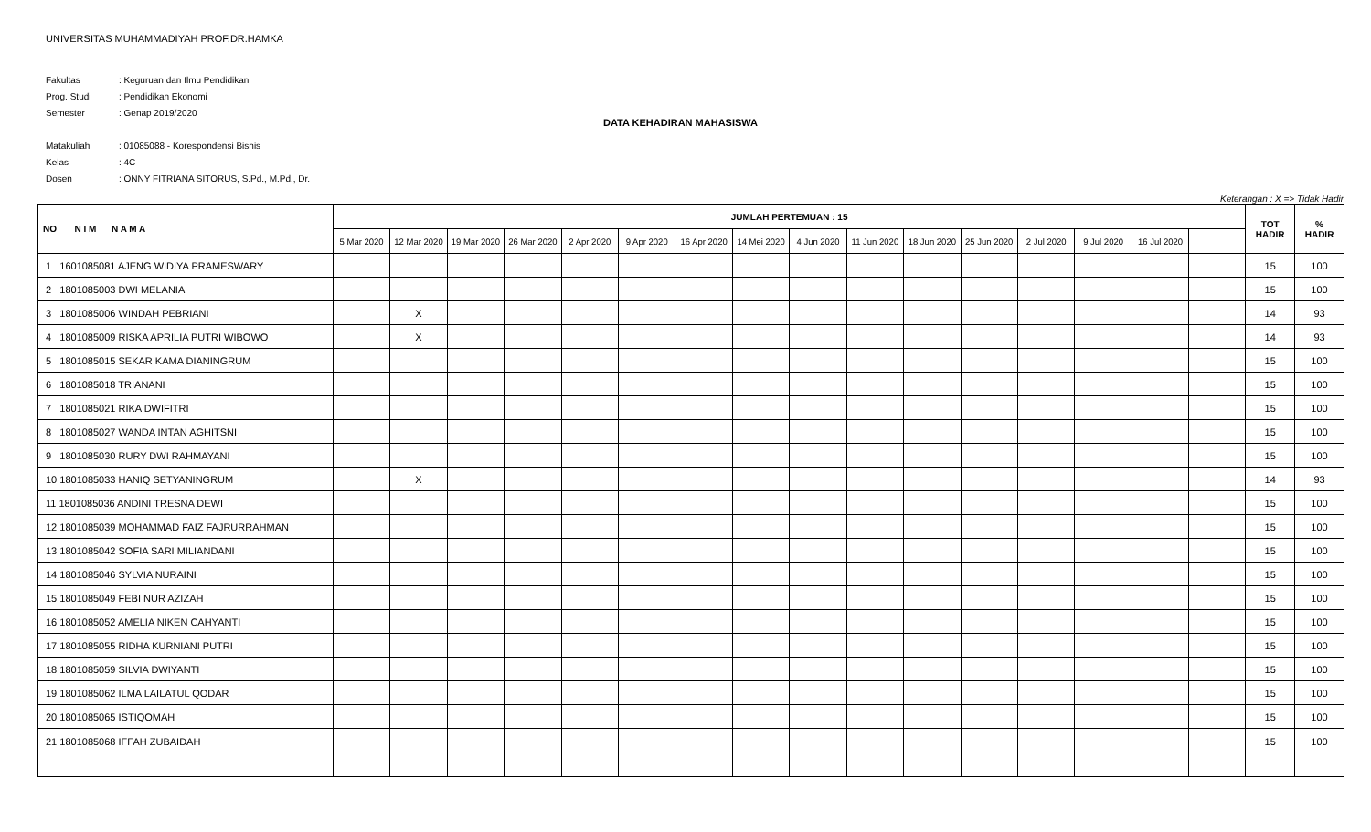UNIVERSITAS MUHAMMADIYAH PROF.DR.HAMKA
Fakultas: Keguruan dan Ilmu Pendidikan
Prog. Studi: Pendidikan Ekonomi
Semester: Genap 2019/2020
Matakuliah: 01085088 - Korespondensi Bisnis
Kelas: 4C
Dosen: ONNY FITRIANA SITORUS, S.Pd., M.Pd., Dr.
DATA KEHADIRAN MAHASISWA
Keterangan : X => Tidak Hadir
| NO N I M N A M A | JUMLAH PERTEMUAN : 15 | | | | | | | | | | | | | | | | TOT HADIR | % HADIR |
| --- | --- | --- | --- | --- | --- | --- | --- | --- | --- | --- | --- | --- | --- | --- | --- | --- | --- | --- |
| | 5 Mar 2020 | 12 Mar 2020 | 19 Mar 2020 | 26 Mar 2020 | 2 Apr 2020 | 9 Apr 2020 | 16 Apr 2020 | 14 Mei 2020 | 4 Jun 2020 | 11 Jun 2020 | 18 Jun 2020 | 25 Jun 2020 | 2 Jul 2020 | 9 Jul 2020 | 16 Jul 2020 | | | |
| 1 1601085081 AJENG WIDIYA PRAMESWARY | | | | | | | | | | | | | | | | | 15 | 100 |
| 2 1801085003 DWI MELANIA | | | | | | | | | | | | | | | | | 15 | 100 |
| 3 1801085006 WINDAH PEBRIANI | | X | | | | | | | | | | | | | | | 14 | 93 |
| 4 1801085009 RISKA APRILIA PUTRI WIBOWO | | X | | | | | | | | | | | | | | | 14 | 93 |
| 5 1801085015 SEKAR KAMA DIANINGRUM | | | | | | | | | | | | | | | | | 15 | 100 |
| 6 1801085018 TRIANANI | | | | | | | | | | | | | | | | | 15 | 100 |
| 7 1801085021 RIKA DWIFITRI | | | | | | | | | | | | | | | | | 15 | 100 |
| 8 1801085027 WANDA INTAN AGHITSNI | | | | | | | | | | | | | | | | | 15 | 100 |
| 9 1801085030 RURY DWI RAHMAYANI | | | | | | | | | | | | | | | | | 15 | 100 |
| 10 1801085033 HANIQ SETYANINGRUM | | X | | | | | | | | | | | | | | | 14 | 93 |
| 11 1801085036 ANDINI TRESNA DEWI | | | | | | | | | | | | | | | | | 15 | 100 |
| 12 1801085039 MOHAMMAD FAIZ FAJRURRAHMAN | | | | | | | | | | | | | | | | | 15 | 100 |
| 13 1801085042 SOFIA SARI MILIANDANI | | | | | | | | | | | | | | | | | 15 | 100 |
| 14 1801085046 SYLVIA NURAINI | | | | | | | | | | | | | | | | | 15 | 100 |
| 15 1801085049 FEBI NUR AZIZAH | | | | | | | | | | | | | | | | | 15 | 100 |
| 16 1801085052 AMELIA NIKEN CAHYANTI | | | | | | | | | | | | | | | | | 15 | 100 |
| 17 1801085055 RIDHA KURNIANI PUTRI | | | | | | | | | | | | | | | | | 15 | 100 |
| 18 1801085059 SILVIA DWIYANTI | | | | | | | | | | | | | | | | | 15 | 100 |
| 19 1801085062 ILMA LAILATUL QODAR | | | | | | | | | | | | | | | | | 15 | 100 |
| 20 1801085065 ISTIQOMAH | | | | | | | | | | | | | | | | | 15 | 100 |
| 21 1801085068 IFFAH ZUBAIDAH | | | | | | | | | | | | | | | | | 15 | 100 |